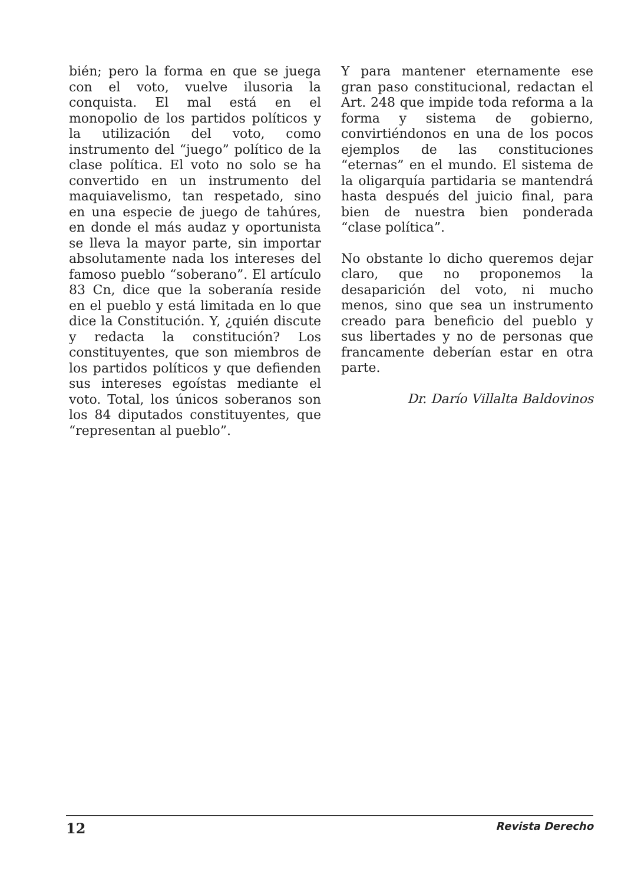bién; pero la forma en que se juega con el voto, vuelve ilusoria la conquista. El mal está en el monopolio de los partidos políticos y la utilización del voto, como instrumento del “juego” político de la clase política. El voto no solo se ha convertido en un instrumento del maquiavelismo, tan respetado, sino en una especie de juego de tahúres, en donde el más audaz y oportunista se lleva la mayor parte, sin importar absolutamente nada los intereses del famoso pueblo “soberano”. El artículo 83 Cn, dice que la soberanía reside en el pueblo y está limitada en lo que dice la Constitución. Y, ¿quién discute y redacta la constitución? Los constituyentes, que son miembros de los partidos políticos y que defienden sus intereses egoístas mediante el voto. Total, los únicos soberanos son los 84 diputados constituyentes, que “representan al pueblo”.
Y para mantener eternamente ese gran paso constitucional, redactan el Art. 248 que impide toda reforma a la forma y sistema de gobierno, convirtiéndonos en una de los pocos ejemplos de las constituciones “eternas” en el mundo. El sistema de la oligarquía partidaria se mantendrá hasta después del juicio final, para bien de nuestra bien ponderada “clase política”.
No obstante lo dicho queremos dejar claro, que no proponemos la desaparición del voto, ni mucho menos, sino que sea un instrumento creado para beneficio del pueblo y sus libertades y no de personas que francamente deberían estar en otra parte.
Dr. Darío Villalta Baldovinos
12 Revista Derecho